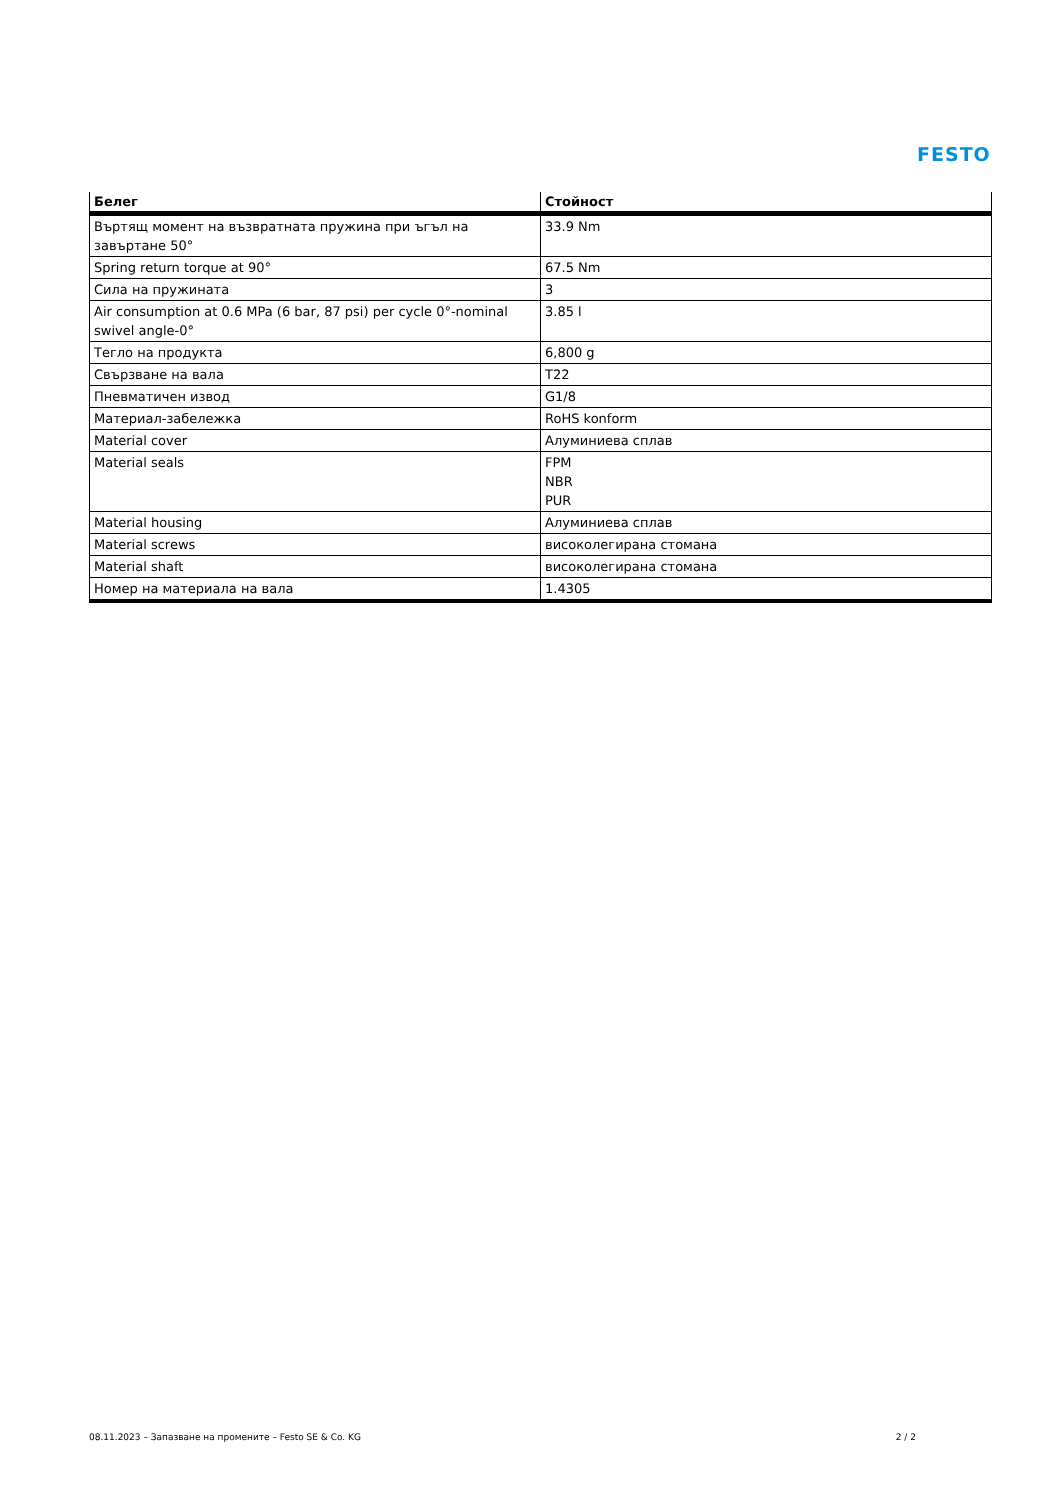FESTO
| Белег | Стойност |
| --- | --- |
| Въртящ момент на възвратната пружина при ъгъл на завъртане 50° | 33.9 Nm |
| Spring return torque at 90° | 67.5 Nm |
| Сила на пружината | 3 |
| Air consumption at 0.6 MPa (6 bar, 87 psi) per cycle 0°-nominal swivel angle-0° | 3.85 l |
| Тегло на продукта | 6,800 g |
| Свързване на вала | T22 |
| Пневматичен извод | G1/8 |
| Материал-забележка | RoHS konform |
| Material cover | Алуминиева сплав |
| Material seals | FPM NBR PUR |
| Material housing | Алуминиева сплав |
| Material screws | високолегирана стомана |
| Material shaft | високолегирана стомана |
| Номер на материала на вала | 1.4305 |
08.11.2023 – Запазване на промените – Festo SE & Co. KG 2 / 2